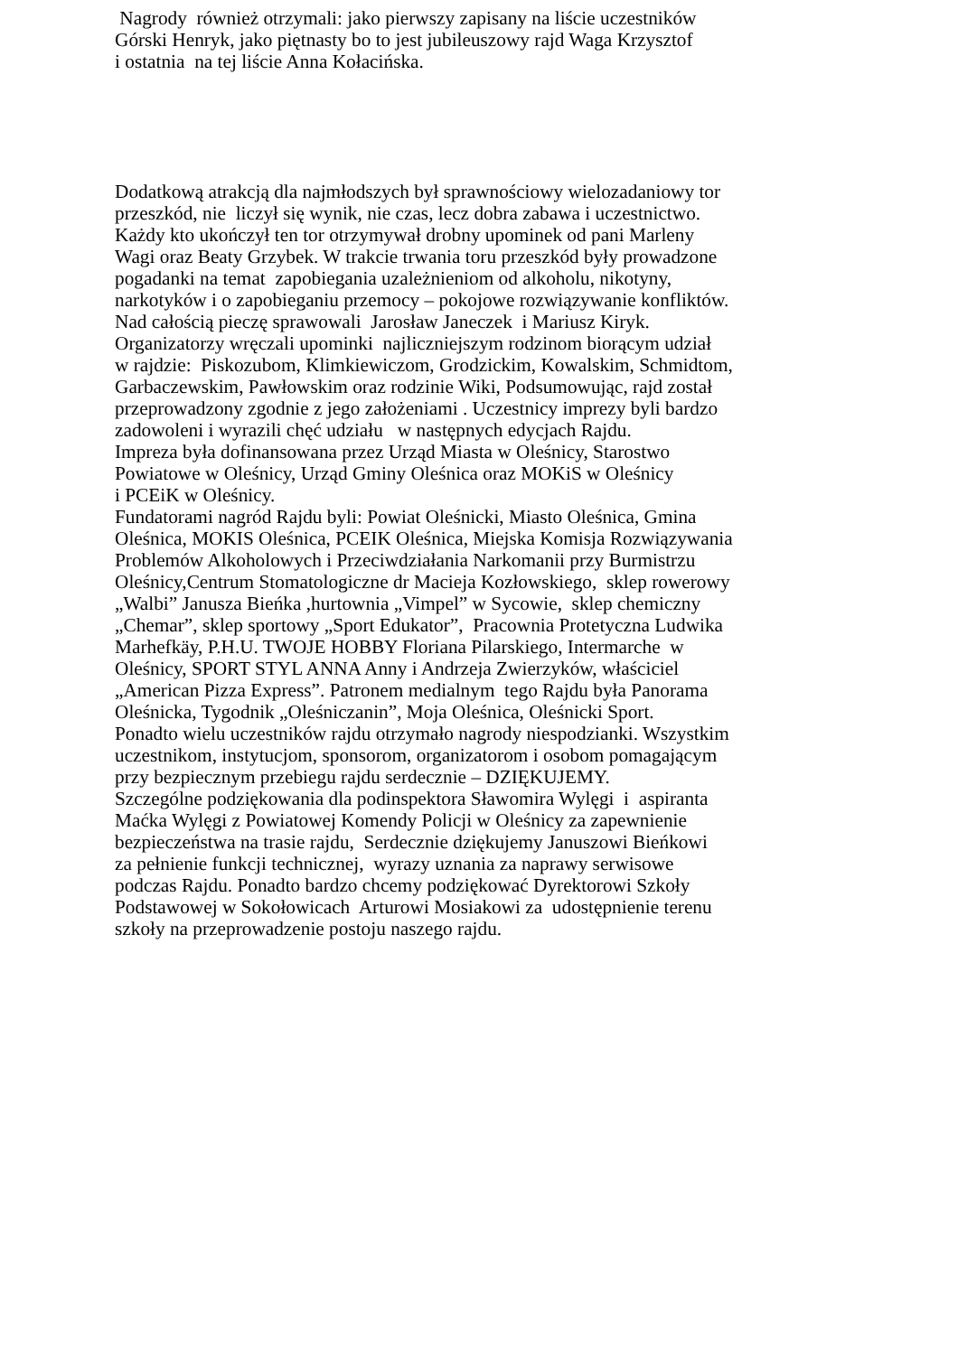Nagrody również otrzymali: jako pierwszy zapisany na liście uczestników
Górski Henryk, jako piętnasty bo to jest jubileuszowy rajd Waga Krzysztof
i ostatnia na tej liście Anna Kołacińska.
Dodatkową atrakcją dla najmłodszych był sprawnościowy wielozadaniowy tor
przeszkód, nie liczył się wynik, nie czas, lecz dobra zabawa i uczestnictwo.
Każdy kto ukończył ten tor otrzymywał drobny upominek od pani Marleny
Wagi oraz Beaty Grzybek. W trakcie trwania toru przeszkód były prowadzone
pogadanki na temat zapobiegania uzależnieniom od alkoholu, nikotyny,
narkotyków i o zapobieganiu przemocy – pokojowe rozwiązywanie konfliktów.
Nad całością pieczę sprawowali Jarosław Janeczek i Mariusz Kiryk.
Organizatorzy wręczali upominki najliczniejszym rodzinom biorącym udział
w rajdzie: Piskozubom, Klimkiewiczom, Grodzickim, Kowalskim, Schmidtom,
Garbaczewskim, Pawłowskim oraz rodzinie Wiki, Podsumowując, rajd został
przeprowadzony zgodnie z jego założeniami . Uczestnicy imprezy byli bardzo
zadowoleni i wyrazili chęć udziału w następnych edycjach Rajdu.
Impreza była dofinansowana przez Urząd Miasta w Oleśnicy, Starostwo
Powiatowe w Oleśnicy, Urząd Gminy Oleśnica oraz MOKiS w Oleśnicy
i PCEiK w Oleśnicy.
Fundatorami nagród Rajdu byli: Powiat Oleśnicki, Miasto Oleśnica, Gmina
Oleśnica, MOKIS Oleśnica, PCEIK Oleśnica, Miejska Komisja Rozwiązywania
Problemów Alkoholowych i Przeciwdziałania Narkomanii przy Burmistrzu
Oleśnicy,Centrum Stomatologiczne dr Macieja Kozłowskiego, sklep rowerowy
„Walbi” Janusza Bieńka ,hurtownia „Vimpel” w Sycowie, sklep chemiczny
„Chemar”, sklep sportowy „Sport Edukator”, Pracownia Protetyczna Ludwika
Marhefkäy, P.H.U. TWOJE HOBBY Floriana Pilarskiego, Intermarche w
Oleśnicy, SPORT STYL ANNA Anny i Andrzeja Zwierzyków, właściciel
„American Pizza Express”. Patronem medialnym tego Rajdu była Panorama
Oleśnicka, Tygodnik „Oleśniczanin”, Moja Oleśnica, Oleśnicki Sport.
Ponadto wielu uczestników rajdu otrzymało nagrody niespodzianki. Wszystkim
uczestnikom, instytucjom, sponsorom, organizatorom i osobom pomagającym
przy bezpiecznym przebiegu rajdu serdecznie – DZIĘKUJEMY.
Szczególne podziękowania dla podinspektora Sławomira Wylęgi i aspiranta
Maćka Wylęgi z Powiatowej Komendy Policji w Oleśnicy za zapewnienie
bezpieczeństwa na trasie rajdu, Serdecznie dziękujemy Januszowi Bieńkowi
za pełnienie funkcji technicznej, wyrazy uznania za naprawy serwisowe
podczas Rajdu. Ponadto bardzo chcemy podziękować Dyrektorowi Szkoły
Podstawowej w Sokołowicach Arturowi Mosiakowi za udostępnienie terenu
szkoły na przeprowadzenie postoju naszego rajdu.